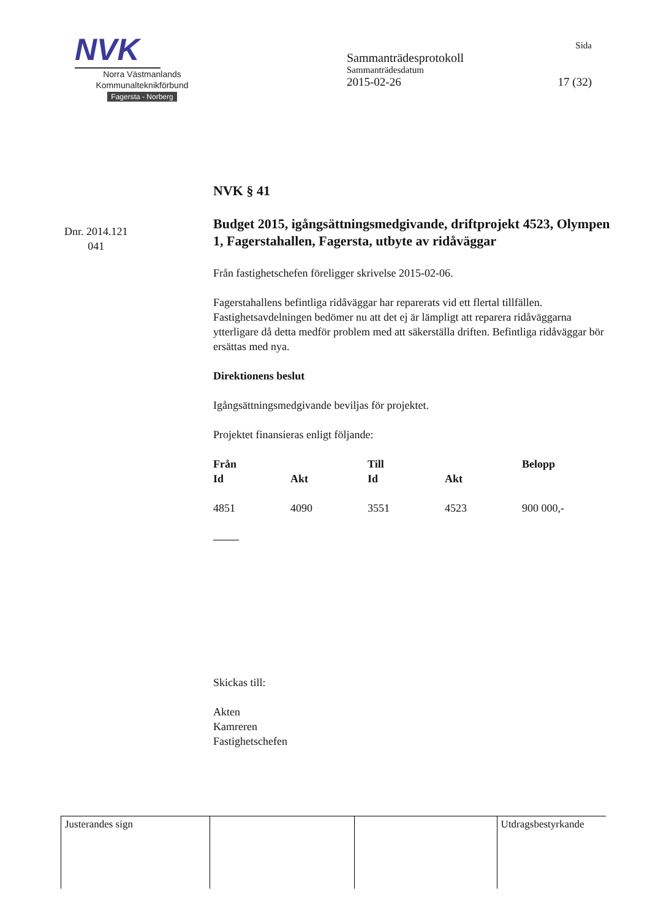NVK
Norra Västmanlands
Kommunalteknikförbund
Fagersta - Norberg
Sida
Sammanträdesprotokoll
Sammanträdesdatum
2015-02-26 17 (32)
Dnr. 2014.121
041
NVK § 41
Budget 2015, igångsättningsmedgivande, driftprojekt 4523, Olympen 1, Fagerstahallen, Fagersta, utbyte av ridåväggar
Från fastighetschefen föreligger skrivelse 2015-02-06.
Fagerstahallens befintliga ridåväggar har reparerats vid ett flertal tillfällen. Fastighetsavdelningen bedömer nu att det ej är lämpligt att reparera ridåväggarna ytterligare då detta medför problem med att säkerställa driften. Befintliga ridåväggar bör ersättas med nya.
Direktionens beslut
Igångsättningsmedgivande beviljas för projektet.
Projektet finansieras enligt följande:
| Från | | Till | | Belopp |
| --- | --- | --- | --- | --- |
| Id | Akt | Id | Akt | |
| 4851 | 4090 | 3551 | 4523 | 900 000,- |
Skickas till:
Akten
Kamreren
Fastighetschefen
| Justerandes sign | | | Utdragsbestyrkande |